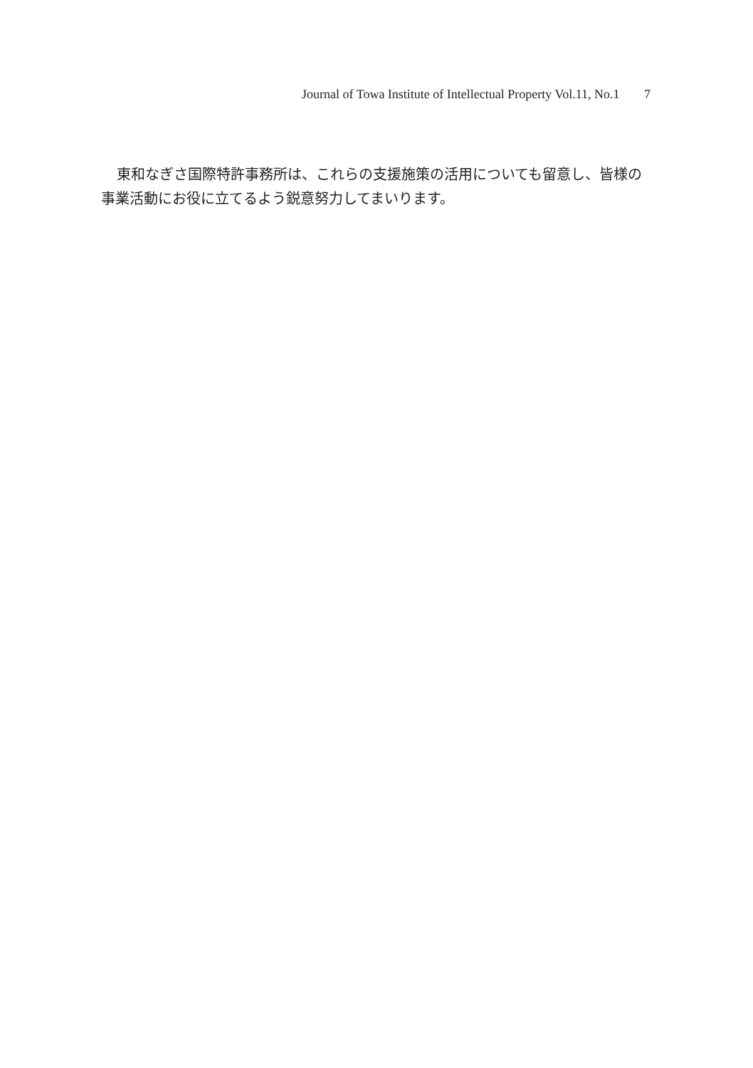Journal of Towa Institute of Intellectual Property Vol.11, No.1 7
東和なぎさ国際特許事務所は、これらの支援施策の活用についても留意し、皆様の事業活動にお役に立てるよう鋭意努力してまいります。